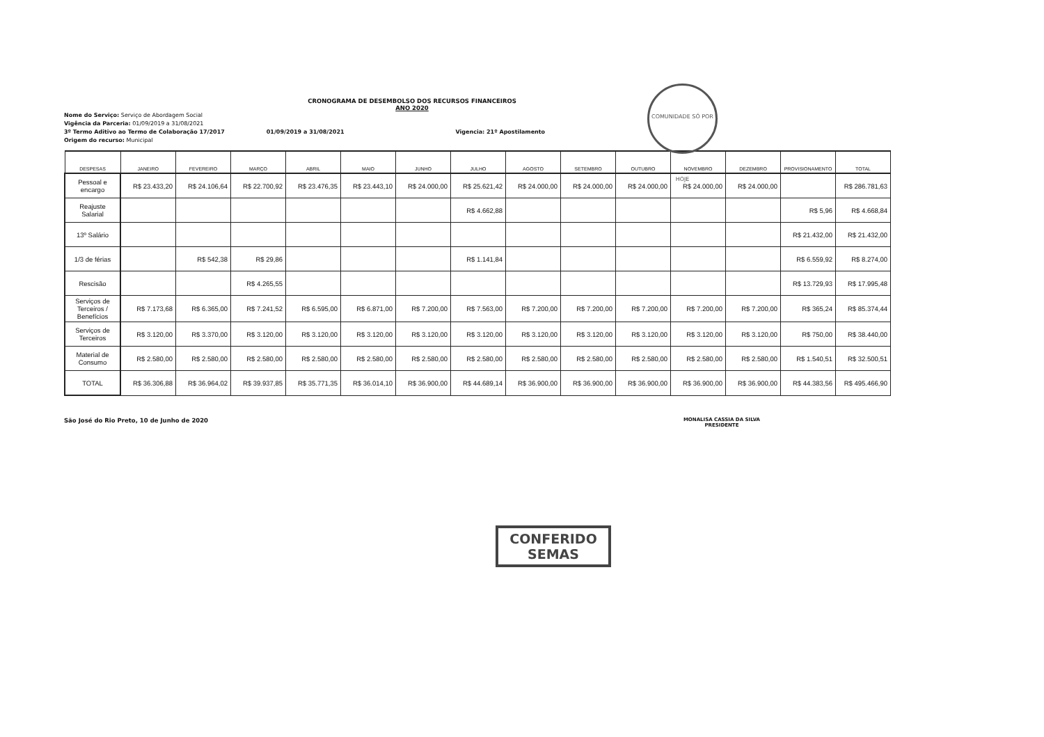COMUNIDADE SÓ POR HOJE
CRONOGRAMA DE DESEMBOLSO DOS RECURSOS FINANCEIROS
ANO 2020
Nome do Serviço: Serviço de Abordagem Social
Vigência da Parceria: 01/09/2019 a 31/08/2021
3º Termo Aditivo ao Termo de Colaboração 17/2017 01/09/2019 a 31/08/2021 Vigencia: 21º Apostilamento
Origem do recurso: Municipal
| DESPESAS | JANEIRO | FEVEREIRO | MARÇO | ABRIL | MAIO | JUNHO | JULHO | AGOSTO | SETEMBRO | OUTUBRO | NOVEMBRO | DEZEMBRO | PROVISIONAMENTO | TOTAL |
| --- | --- | --- | --- | --- | --- | --- | --- | --- | --- | --- | --- | --- | --- | --- |
| Pessoal e encargo | R$ 23.433,20 | R$ 24.106,64 | R$ 22.700,92 | R$ 23.476,35 | R$ 23.443,10 | R$ 24.000,00 | R$ 25.621,42 | R$ 24.000,00 | R$ 24.000,00 | R$ 24.000,00 | R$ 24.000,00 | R$ 24.000,00 | | R$ 286.781,63 |
| Reajuste Salarial | | | | | | | R$ 4.662,88 | | | | | | R$ 5,96 | R$ 4.668,84 |
| 13º Salário | | | | | | | | | | | | | R$ 21.432,00 | R$ 21.432,00 |
| 1/3 de férias | | R$ 542,38 | R$ 29,86 | | | | R$ 1.141,84 | | | | | | R$ 6.559,92 | R$ 8.274,00 |
| Rescisão | | | R$ 4.265,55 | | | | | | | | | | R$ 13.729,93 | R$ 17.995,48 |
| Serviços de Terceiros / Benefícios | R$ 7.173,68 | R$ 6.365,00 | R$ 7.241,52 | R$ 6.595,00 | R$ 6.871,00 | R$ 7.200,00 | R$ 7.563,00 | R$ 7.200,00 | R$ 7.200,00 | R$ 7.200,00 | R$ 7.200,00 | R$ 7.200,00 | R$ 365,24 | R$ 85.374,44 |
| Serviços de Terceiros | R$ 3.120,00 | R$ 3.370,00 | R$ 3.120,00 | R$ 3.120,00 | R$ 3.120,00 | R$ 3.120,00 | R$ 3.120,00 | R$ 3.120,00 | R$ 3.120,00 | R$ 3.120,00 | R$ 3.120,00 | R$ 3.120,00 | R$ 750,00 | R$ 38.440,00 |
| Material de Consumo | R$ 2.580,00 | R$ 2.580,00 | R$ 2.580,00 | R$ 2.580,00 | R$ 2.580,00 | R$ 2.580,00 | R$ 2.580,00 | R$ 2.580,00 | R$ 2.580,00 | R$ 2.580,00 | R$ 2.580,00 | R$ 2.580,00 | R$ 1.540,51 | R$ 32.500,51 |
| TOTAL | R$ 36.306,88 | R$ 36.964,02 | R$ 39.937,85 | R$ 35.771,35 | R$ 36.014,10 | R$ 36.900,00 | R$ 44.689,14 | R$ 36.900,00 | R$ 36.900,00 | R$ 36.900,00 | R$ 36.900,00 | R$ 36.900,00 | R$ 44.383,56 | R$ 495.466,90 |
São José do Rio Preto, 10 de Junho de 2020
MONALISA CASSIA DA SILVA
PRESIDENTE
CONFERIDO
SEMAS